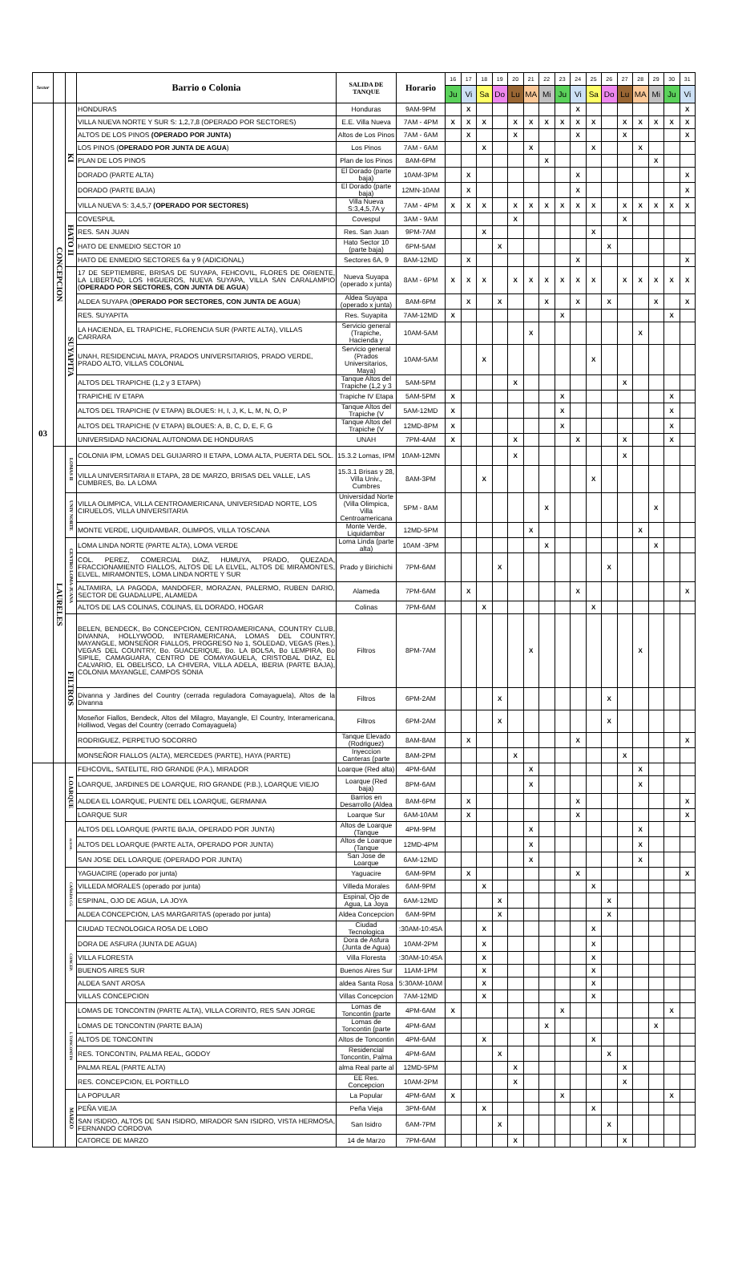| Sector | | | Barrio o Colonia | SALIDA DE TANQUE | Horario | 16 | 17 | 18 | 19 | 20 | 21 | 22 | 23 | 24 | 25 | 26 | 27 | 28 | 29 | 30 | 31 |
| --- | --- | --- | --- | --- | --- | --- | --- | --- | --- | --- | --- | --- | --- | --- | --- | --- | --- | --- | --- | --- | --- |
| | | | | | | Ju | Vi | Sa | Do | Lu | MA | Mi | Ju | Vi | Sa | Do | Lu | MA | Mi | Ju | Vi |
| 03 | CONCEPCION | KI | HONDURAS | Honduras | 9AM-9PM | | X | | | | | | | X | | | | | | | X |
| | | | VILLA NUEVA NORTE Y SUR S: 1,2,7,8 (OPERADO POR SECTORES) | E.E. Villa Nueva | 7AM - 4PM | X | X | X | | X | X | X | X | X | X | | X | X | X | X | X |
| | | | ALTOS DE LOS PINOS (OPERADO POR JUNTA) | Altos de Los Pinos | 7AM - 6AM | | X | | | X | | | | X | | | X | | | | X |
| | | | LOS PINOS ( OPERADO POR JUNTA DE AGUA ) | Los Pinos | 7AM - 6AM | | | X | | | X | | | | X | | | X | | | |
| | | | PLAN DE LOS PINOS | Plan de los Pinos | 8AM-6PM | | | | | | | X | | | | | | | X | | |
| | | | DORADO (PARTE ALTA) | El Dorado (parte baja) | 10AM-3PM | | X | | | | | | | X | | | | | | | X |
| | | | DORADO (PARTE BAJA) | El Dorado (parte baja) | 12MN-10AM | | X | | | | | | | X | | | | | | | X |
| | | | VILLA NUEVA S: 3,4,5,7 (OPERADO POR SECTORES) | Villa Nueva S:3,4,5,7A y | 7AM - 4PM | X | X | X | | X | X | X | X | X | X | | X | X | X | X | X |
| | | HATO II | COVESPUL | Covespul | 3AM - 9AM | | | | | X | | | | | | | X | | | | |
| | | | RES. SAN JUAN | Res. San Juan | 9PM-7AM | | | X | | | | | | | X | | | | | | |
| | | | HATO DE ENMEDIO SECTOR 10 | Hato Sector 10 (parte baja) | 6PM-5AM | | | | X | | | | | | | X | | | | | |
| | | | HATO DE ENMEDIO SECTORES 6a y 9 (ADICIONAL) | Sectores 6A, 9 | 8AM-12MD | | X | | | | | | | X | | | | | | | X |
| | | SUYAPITA | 17 DE SEPTIEMBRE, BRISAS DE SUYAPA, FEHCOVIL, FLORES DE ORIENTE, LA LIBERTAD, LOS HIGUEROS, NUEVA SUYAPA, VILLA SAN CARALAMPIO ( OPERADO POR SECTORES, CON JUNTA DE AGUA ) | Nueva Suyapa (operado x junta) | 8AM - 6PM | X | X | X | | X | X | X | X | X | X | | X | X | X | X | X |
| | | | ALDEA SUYAPA ( OPERADO POR SECTORES, CON JUNTA DE AGUA ) | Aldea Suyapa (operado x junta) | 8AM-6PM | | X | | X | | | X | | X | | X | | | X | | X |
| | | | RES. SUYAPITA | Res. Suyapita | 7AM-12MD | X | | | | | | | X | | | | | | | X | |
| | | | LA HACIENDA, EL TRAPICHE, FLORENCIA SUR (PARTE ALTA), VILLAS CARRARA | Servicio general (Trapiche, Hacienda y | 10AM-5AM | | | | | | X | | | | | | | X | | | |
| | | | UNAH, RESIDENCIAL MAYA, PRADOS UNIVERSITARIOS, PRADO VERDE, PRADO ALTO, VILLAS COLONIAL | Servicio general (Prados Universitarios, Maya) | 10AM-5AM | | | X | | | | | | | X | | | | | | |
| | | | ALTOS DEL TRAPICHE (1,2 y 3 ETAPA) | Tanque Altos del Trapiche (1,2 y 3 | 5AM-5PM | | | | | X | | | | | | | X | | | | |
| | | | TRAPICHE IV ETAPA | Trapiche IV Etapa | 5AM-5PM | X | | | | | | | X | | | | | | | X | |
| | | | ALTOS DEL TRAPICHE (V ETAPA) BLOUES: H, I, J, K, L, M, N, O, P | Tanque Altos del Trapiche (V | 5AM-12MD | X | | | | | | | X | | | | | | | X | |
| | | | ALTOS DEL TRAPICHE (V ETAPA) BLOUES: A, B, C, D, E, F, G | Tanque Altos del Trapiche (V | 12MD-8PM | X | | | | | | | X | | | | | | | X | |
| | | | UNIVERSIDAD NACIONAL AUTONOMA DE HONDURAS | UNAH | 7PM-4AM | X | | | | X | | | | X | | | X | | | X | |
| | LAURELES | LOMAS II | COLONIA IPM, LOMAS DEL GUIJARRO II ETAPA, LOMA ALTA, PUERTA DEL SOL. | 15.3.2 Lomas, IPM | 10AM-12MN | | | | | X | | | | | | | X | | | | |
| | | | VILLA UNIVERSITARIA II ETAPA, 28 DE MARZO, BRISAS DEL VALLE, LAS CUMBRES, Bo. LA LOMA | 15.3.1 Brisas y 28, Villa Univ., Cumbres | 8AM-3PM | | | X | | | | | | | X | | | | | | |
| | | UNIV NORTE | VILLA OLIMPICA, VILLA CENTROAMERICANA, UNIVERSIDAD NORTE, LOS CIRUELOS, VILLA UNIVERSITARIA | Universidad Norte (Villa Olimpica, Villa Centroamericana | 5PM - 8AM | | | | | | | X | | | | | | | X | | |
| | | | MONTE VERDE, LIQUIDAMBAR, OLIMPOS, VILLA TOSCANA | Monte Verde, Liquidambar | 12MD-5PM | | | | | | X | | | | | | | X | | | |
| | | CENTRO LOMA-JUANA | LOMA LINDA NORTE (PARTE ALTA), LOMA VERDE | Loma Linda (parte alta) | 10AM -3PM | | | | | | | X | | | | | | | X | | |
| | | | COL. PEREZ, COMERCIAL DIAZ, HUMUYA, PRADO, QUEZADA, FRACCIONAMIENTO FIALLOS, ALTOS DE LA ELVEL, ALTOS DE MIRAMONTES, ELVEL, MIRAMONTES, LOMA LINDA NORTE Y SUR | Prado y Birichichi | 7PM-6AM | | | | X | | | | | | | X | | | | | |
| | | | ALTAMIRA, LA PAGODA, MANDOFER, MORAZAN, PALERMO, RUBEN DARIO, SECTOR DE GUADALUPE, ALAMEDA | Alameda | 7PM-6AM | | X | | | | | | | X | | | | | | | X |
| | | | ALTOS DE LAS COLINAS, COLINAS, EL DORADO, HOGAR | Colinas | 7PM-6AM | | | X | | | | | | | X | | | | | | |
| | | FILTROS | BELEN, BENDECK, Bo CONCEPCION, CENTROAMERICANA, COUNTRY CLUB, DIVANNA, HOLLYWOOD, INTERAMERICANA, LOMAS DEL COUNTRY, MAYANGLE, MONSEÑOR FIALLOS, PROGRESO No 1, SOLEDAD, VEGAS (Res.), VEGAS DEL COUNTRY, Bo. GUACERIQUE, Bo. LA BOLSA, Bo LEMPIRA, Bo SIPILE, CAMAGUARA, CENTRO DE COMAYAGUELA, CRISTOBAL DIAZ, EL CALVARIO, EL OBELISCO, LA CHIVERA, VILLA ADELA, IBERIA (PARTE BAJA), COLONIA MAYANGLE, CAMPOS SONIA | Filtros | 8PM-7AM | | | | | | X | | | | | | | X | | | |
| | | | Divanna y Jardines del Country (cerrada reguladora Comayaguela), Altos de la Divanna | Filtros | 6PM-2AM | | | | X | | | | | | | X | | | | | |
| | | | Moseñor Fiallos, Bendeck, Altos del Milagro, Mayangle, El Country, Interamericana, Holliwod, Vegas del Country (cerrado Comayaguela) | Filtros | 6PM-2AM | | | | X | | | | | | | X | | | | | |
| | | | RODRIGUEZ, PERPETUO SOCORRO | Tanque Elevado (Rodriguez) | 8AM-8AM | | X | | | | | | | X | | | | | | | X |
| | | | MONSEÑOR FIALLOS (ALTA), MERCEDES (PARTE), HAYA (PARTE) | Inyeccion Canteras (parte | 8AM-2PM | | | | | X | | | | | | | X | | | | |
| | | LOARQUE | FEHCOVIL, SATELITE, RIO GRANDE (P.A.), MIRADOR | Loarque (Red alta) | 4PM-6AM | | | | | | X | | | | | | | X | | | |
| | | | LOARQUE, JARDINES DE LOARQUE, RIO GRANDE (P.B.), LOARQUE VIEJO | Loarque (Red baja) | 8PM-6AM | | | | | | X | | | | | | | X | | | |
| | | | ALDEA EL LOARQUE, PUENTE DEL LOARQUE, GERMANIA | Barrios en Desarrollo (Aldea | 8AM-6PM | | X | | | | | | | X | | | | | | | X |
| | | | LOARQUE SUR | Loarque Sur | 6AM-10AM | | X | | | | | | | X | | | | | | | X |
| | | ALTOSL | ALTOS DEL LOARQUE (PARTE BAJA, OPERADO POR JUNTA) | Altos de Loarque (Tanque | 4PM-9PM | | | | | | X | | | | | | | X | | | |
| | | | ALTOS DEL LOARQUE (PARTE ALTA, OPERADO POR JUNTA) | Altos de Loarque (Tanque | 12MD-4PM | | | | | | X | | | | | | | X | | | |
| | | | SAN JOSE DEL LOARQUE (OPERADO POR JUNTA) | San Jose de Loarque | 6AM-12MD | | | | | | X | | | | | | | X | | | |
| | | CAÑADA CG | YAGUACIRE (operado por junta) | Yaguacire | 6AM-9PM | | X | | | | | | | X | | | | | | | X |
| | | | VILLEDA MORALES (operado por junta) | Villeda Morales | 6AM-9PM | | | X | | | | | | | X | | | | | | |
| | | | ESPINAL, OJO DE AGUA, LA JOYA | Espinal, Ojo de Agua, La Joya | 6AM-12MD | | | | X | | | | | | | X | | | | | |
| | | | ALDEA CONCEPCION, LAS MARGARITAS (operado por junta) | Aldea Concepcion | 6AM-9PM | | | | X | | | | | | | X | | | | | |
| | | CONCEP. | CIUDAD TECNOLOGICA ROSA DE LOBO | Ciudad Tecnologica | :30AM-10:45A | | | X | | | | | | | X | | | | | | |
| | | | DORA DE ASFURA (JUNTA DE AGUA) | Dora de Asfura (Junta de Agua) | 10AM-2PM | | | X | | | | | | | X | | | | | | |
| | | | VILLA FLORESTA | Villa Floresta | :30AM-10:45A | | | X | | | | | | | X | | | | | | |
| | | | BUENOS AIRES SUR | Buenos Aires Sur | 11AM-1PM | | | X | | | | | | | X | | | | | | |
| | | | ALDEA SANT AROSA | aldea Santa Rosa | 5:30AM-10AM | | | X | | | | | | | X | | | | | | |
| | | | VILLAS CONCEPCION | Villas Concepcion | 7AM-12MD | | | X | | | | | | | X | | | | | | |
| | | L TONCONTIN | LOMAS DE TONCONTIN (PARTE ALTA), VILLA CORINTO, RES SAN JORGE | Lomas de Toncontin (parte | 4PM-6AM | X | | | | | | | X | | | | | | | X | |
| | | | LOMAS DE TONCONTIN (PARTE BAJA) | Lomas de Toncontin (parte | 4PM-6AM | | | | | | | X | | | | | | | X | | |
| | | | ALTOS DE TONCONTIN | Altos de Toncontin | 4PM-6AM | | | X | | | | | | | X | | | | | | |
| | | | RES. TONCONTIN, PALMA REAL, GODOY | Residencial Toncontin, Palma | 4PM-6AM | | | | X | | | | | | | X | | | | | |
| | | | PALMA REAL (PARTE ALTA) | alma Real parte al | 12MD-5PM | | | | | X | | | | | | | X | | | | |
| | | | RES. CONCEPCION, EL PORTILLO | EE Res. Concepcion | 10AM-2PM | | | | | X | | | | | | | X | | | | |
| | | MARZO | LA POPULAR | La Popular | 4PM-6AM | X | | | | | | | X | | | | | | | X | |
| | | | PEÑA VIEJA | Peña Vieja | 3PM-6AM | | | X | | | | | | | X | | | | | | |
| | | | SAN ISIDRO, ALTOS DE SAN ISIDRO, MIRADOR SAN ISIDRO, VISTA HERMOSA, FERNANDO CORDOVA | San Isidro | 6AM-7PM | | | | X | | | | | | | X | | | | | |
| | | | CATORCE DE MARZO | 14 de Marzo | 7PM-6AM | | | | | X | | | | | | | X | | | | |